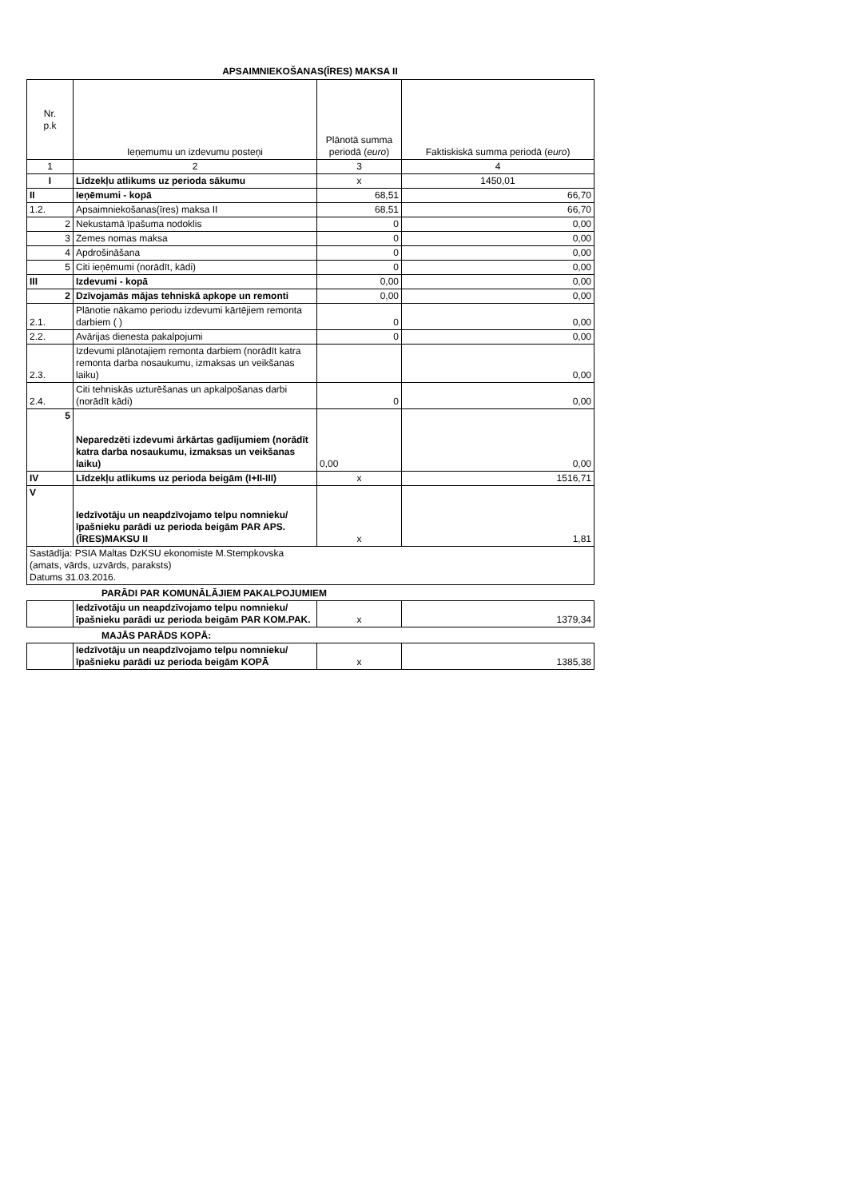APSAIMNIEKOŠANAS(ĪRES) MAKSA II
| Nr. p.k | Ieņemumu un izdevumu posteņi | Plānotā summa periodā ( euro ) | Faktiskiskā summa periodā ( euro ) |
| --- | --- | --- | --- |
| 1 | 2 | 3 | 4 |
| I | Līdzekļu atlikums uz perioda sākumu | x | 1450,01 |
| II | Ieņēmumi - kopā | 68,51 | 66,70 |
| 1.2. | Apsaimniekošanas(īres) maksa II | 68,51 | 66,70 |
| 2 | Nekustamā īpašuma nodoklis | 0 | 0,00 |
| 3 | Zemes nomas maksa | 0 | 0,00 |
| 4 | Apdrošināšana | 0 | 0,00 |
| 5 | Citi ieņēmumi (norādīt, kādi) | 0 | 0,00 |
| III | Izdevumi - kopā | 0,00 | 0,00 |
| 2 | Dzīvojamās mājas tehniskā apkope un remonti | 0,00 | 0,00 |
| 2.1. | Plānotie nākamo periodu izdevumi kārtējiem remonta darbiem ( ) | 0 | 0,00 |
| 2.2. | Avārijas dienesta pakalpojumi | 0 | 0,00 |
| 2.3. | Izdevumi plānotajiem remonta darbiem (norādīt katra remonta darba nosaukumu, izmaksas un veikšanas laiku) | | 0,00 |
| 2.4. | Citi tehniskās uzturēšanas un apkalpošanas darbi (norādīt kādi) | 0 | 0,00 |
| 5 | Neparedzēti izdevumi ārkārtas gadījumiem (norādīt katra darba nosaukumu, izmaksas un veikšanas laiku) | 0,00 | 0,00 |
| IV | Līdzekļu atlikums uz perioda beigām (I+II-III) | x | 1516,71 |
| V | Iedzīvotāju un neapdzīvojamo telpu nomnieku/īpašnieku parādi uz perioda beigām PAR APS.(ĪRES)MAKSU II | x | 1,81 |
| Sastādīja: PSIA Maltas DzKSU ekonomiste M.Stempkovska (amats, vārds, uzvārds, paraksts) Datums 31.03.2016. | | | |
PARĀDI PAR KOMUNĀLĀJIEM PAKALPOJUMIEM
| | Iedzīvotāju un neapdzīvojamo telpu nomnieku/īpašnieku parādi uz perioda beigām PAR KOM.PAK. | x | 1379,34 |
MAJĀS PARĀDS KOPĀ:
| | Iedzīvotāju un neapdzīvojamo telpu nomnieku/īpašnieku parādi uz perioda beigām KOPĀ | x | 1385,38 |